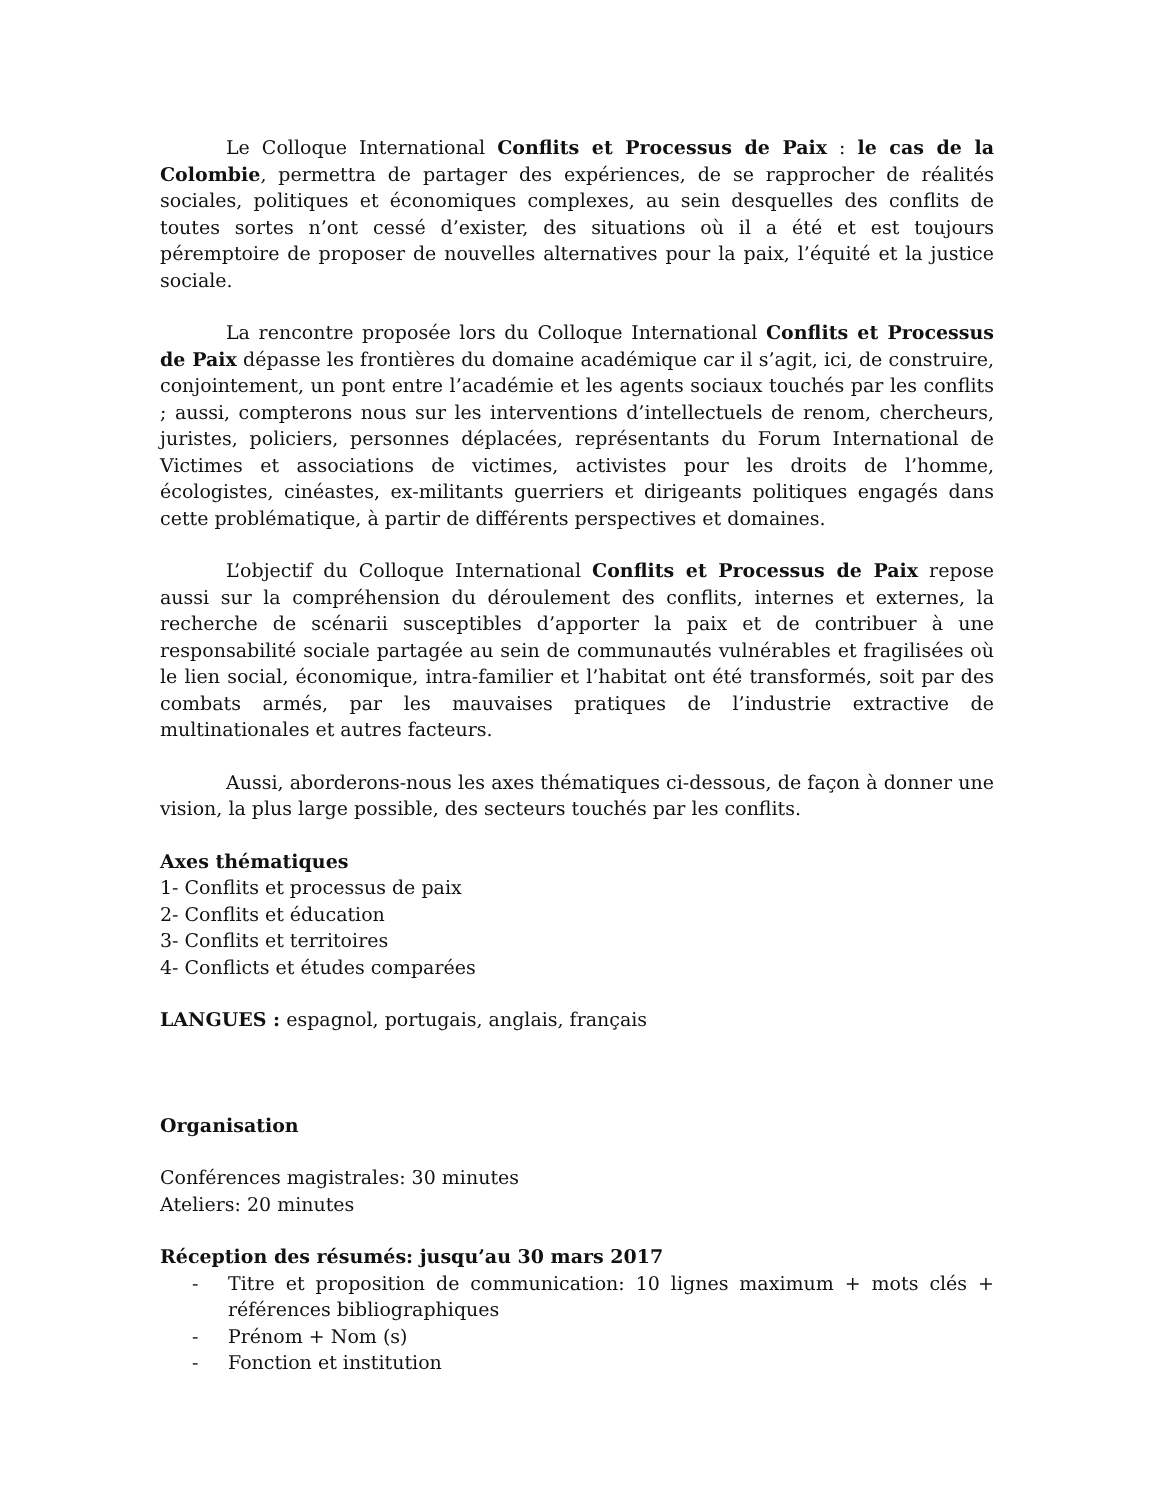Le Colloque International Conflits et Processus de Paix : le cas de la Colombie, permettra de partager des expériences, de se rapprocher de réalités sociales, politiques et économiques complexes, au sein desquelles des conflits de toutes sortes n’ont cessé d’exister, des situations où il a été et est toujours péremptoire de proposer de nouvelles alternatives pour la paix, l’équité et la justice sociale.
La rencontre proposée lors du Colloque International Conflits et Processus de Paix dépasse les frontières du domaine académique car il s’agit, ici, de construire, conjointement, un pont entre l’académie et les agents sociaux touchés par les conflits ; aussi, compterons nous sur les interventions d’intellectuels de renom, chercheurs, juristes, policiers, personnes déplacées, représentants du Forum International de Victimes et associations de victimes, activistes pour les droits de l’homme, écologistes, cinéastes, ex-militants guerriers et dirigeants politiques engagés dans cette problématique, à partir de différents perspectives et domaines.
L’objectif du Colloque International Conflits et Processus de Paix repose aussi sur la compréhension du déroulement des conflits, internes et externes, la recherche de scénarii susceptibles d’apporter la paix et de contribuer à une responsabilité sociale partagée au sein de communautés vulnérables et fragilisées où le lien social, économique, intra-familier et l’habitat ont été transformés, soit par des combats armés, par les mauvaises pratiques de l’industrie extractive de multinationales et autres facteurs.
Aussi, aborderons-nous les axes thématiques ci-dessous, de façon à donner une vision, la plus large possible, des secteurs touchés par les conflits.
Axes thématiques
1- Conflits et processus de paix
2- Conflits et éducation
3- Conflits et territoires
4- Conflicts et études comparées
LANGUES : espagnol, portugais, anglais, français
Organisation
Conférences magistrales: 30 minutes
Ateliers: 20 minutes
Réception des résumés: jusqu’au 30 mars 2017
- Titre et proposition de communication: 10 lignes maximum + mots clés + références bibliographiques
- Prénom + Nom (s)
- Fonction et institution